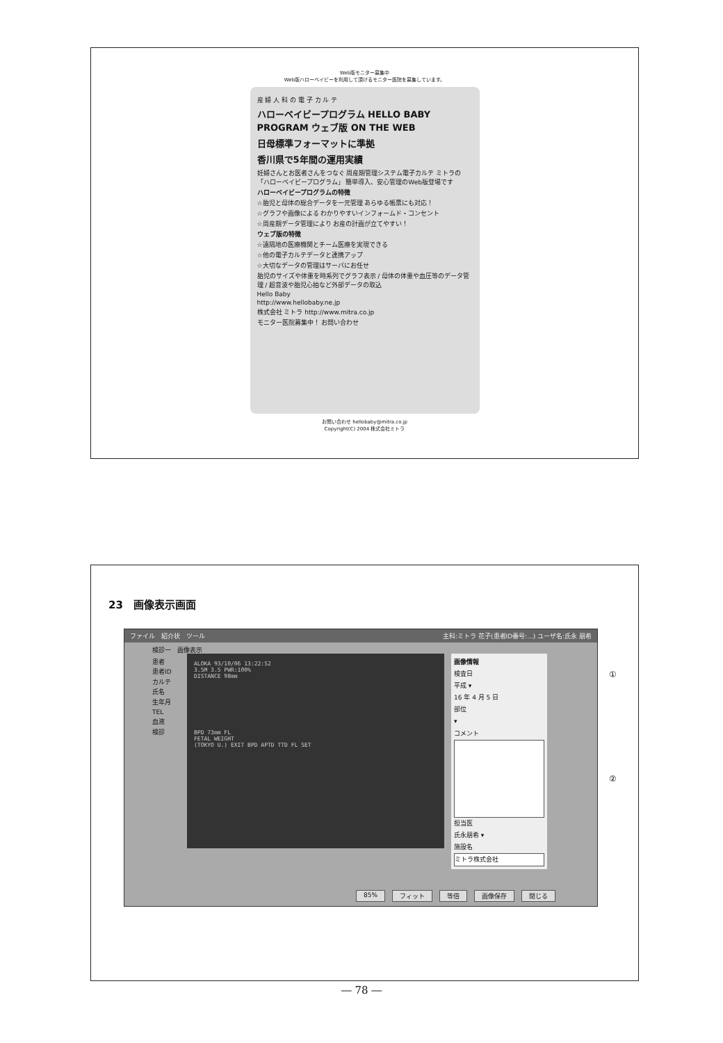Web版モニター募集中
Web版ハローベイビーを利用して頂けるモニター医院を募集しています。
産 婦 人 科 の 電 子 カ ル テ
ハローベイビープログラム HELLO BABY PROGRAM ウェブ版 ON THE WEB
日母標準フォーマットに準拠
香川県で5年間の運用実績
妊婦さんとお医者さんをつなぐ 周産期管理システム電子カルテ ミトラの「ハローベイビープログラム」 簡単導入、安心管理のWeb版登場です
ハローベイビープログラムの特徴
☆胎児と母体の総合データを一元管理 あらゆる帳票にも対応！
☆グラフや画像による わかりやすいインフォームド・コンセント
☆周産期データ管理により お産の計画が立てやすい！
ウェブ版の特徴
☆遠隔地の医療機関とチーム医療を実現できる
☆他の電子カルテデータと連携アップ
☆大切なデータの管理はサーバにお任せ
胎児のサイズや体重を時系列でグラフ表示 / 母体の体重や血圧等のデータ管理 / 超音波や胎児心拍など外部データの取込
Hello Baby
http://www.hellobaby.ne.jp
株式会社 ミトラ http://www.mitra.co.jp
モニター医院募集中！ お問い合わせ
お問い合わせ hellobaby@mitra.co.jp
Copyright(C) 2004 株式会社ミトラ
23　画像表示画面
ファイル　紹介状　ツール 主科:ミトラ 花子(患者ID番号:...) ユーザ名:氏永 朋希
検診一　画像表示
患者
患者ID
カルテ
氏名
生年月
TEL
血液
検診
ALOKA 93/10/06 13:22:52
3.5M 3.5 PWR:100%
DISTANCE 98mm
BPD 73mm FL
FETAL WEIGHT
(TOKYO U.) EXIT BPD APTD TTD FL SET
画像情報
検査日
平成 ▾
16 年 4 月 5 日
部位
▾
コメント
担当医
氏永朋希 ▾
施設名
ミトラ株式会社
85% フィット 等倍 画像保存 閉じる
①
②
― 78 ―